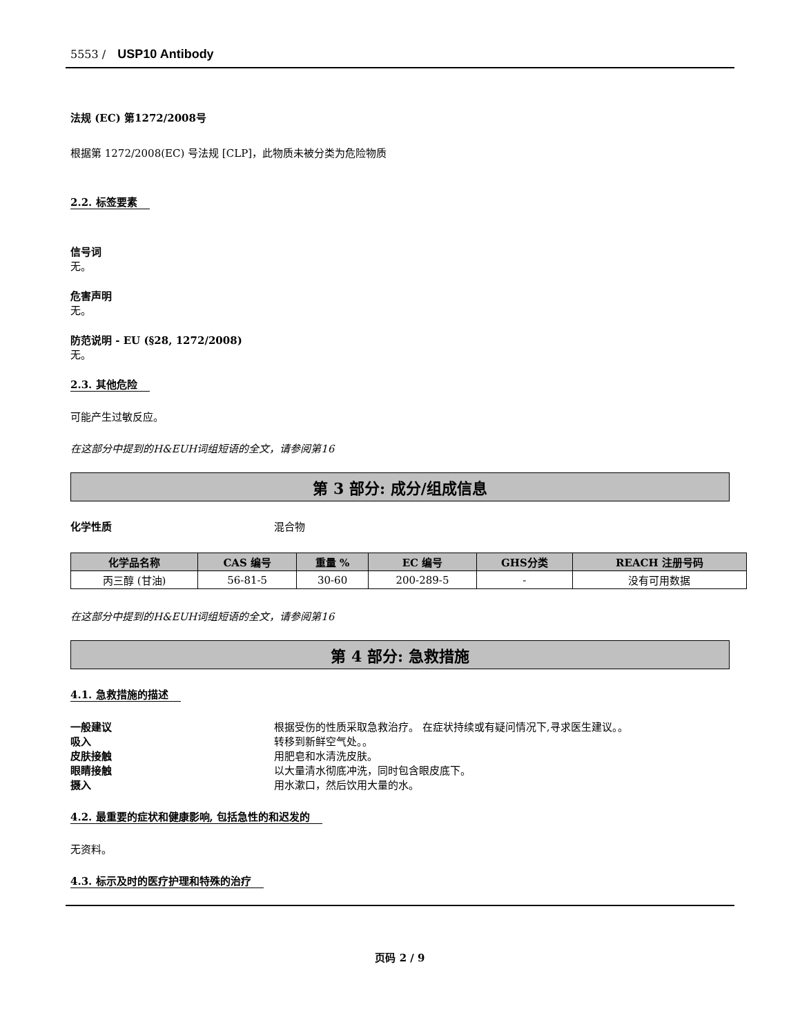5553 / USP10 Antibody
法规 (EC) 第1272/2008号
根据第 1272/2008(EC) 号法规 [CLP]，此物质未被分类为危险物质
2.2. 标签要素
信号词
无。
危害声明
无。
防范说明 - EU (§28, 1272/2008)
无。
2.3. 其他危险
可能产生过敏反应。
在这部分中提到的H&EUH词组短语的全文，请参阅第16
第 3 部分: 成分/组成信息
化学性质 混合物
| 化学品名称 | CAS 编号 | 重量 % | EC 编号 | GHS分类 | REACH 注册号码 |
| --- | --- | --- | --- | --- | --- |
| 丙三醇 (甘油) | 56-81-5 | 30-60 | 200-289-5 | - | 没有可用数据 |
在这部分中提到的H&EUH词组短语的全文，请参阅第16
第 4 部分: 急救措施
4.1. 急救措施的描述
一般建议 根据受伤的性质采取急救治疗。 在症状持续或有疑问情况下,寻求医生建议。。
吸入 转移到新鲜空气处。。
皮肤接触 用肥皂和水清洗皮肤。
眼睛接触 以大量清水彻底冲洗，同时包含眼皮底下。
摄入 用水漱口，然后饮用大量的水。
4.2. 最重要的症状和健康影响, 包括急性的和迟发的
无资料。
4.3. 标示及时的医疗护理和特殊的治疗
页码 2 / 9